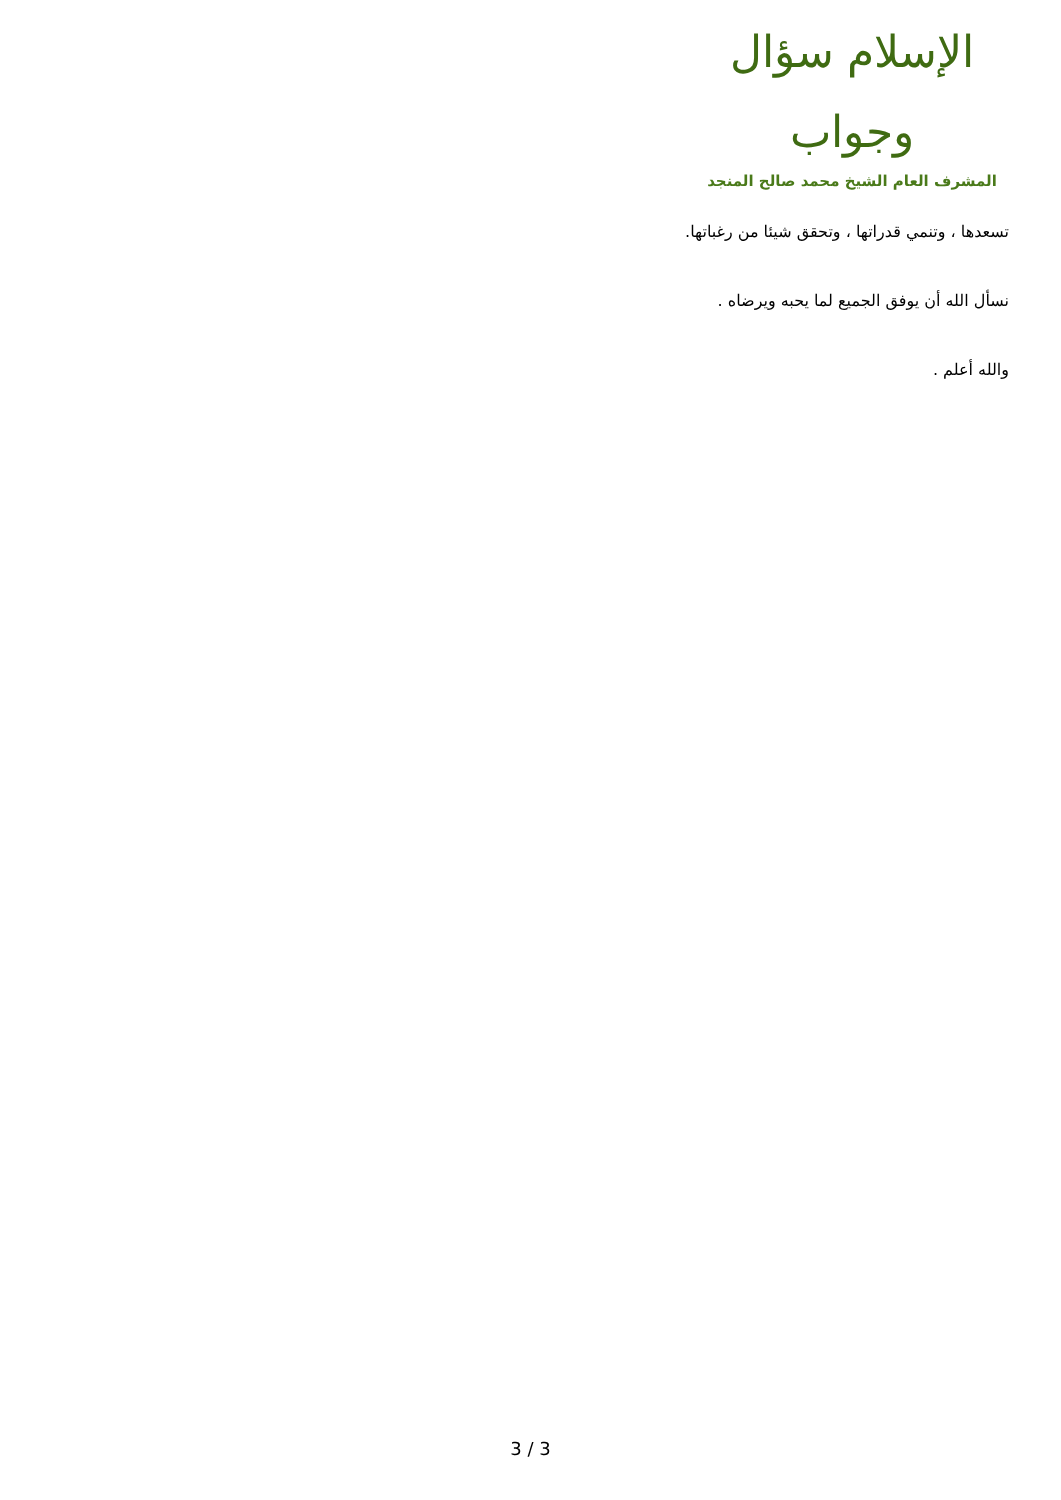الإسلام سؤال وجواب
المشرف العام الشيخ محمد صالح المنجد
تسعدها ، وتنمي قدراتها ، وتحقق شيئا من رغباتها.
نسأل الله أن يوفق الجميع لما يحبه ويرضاه .
والله أعلم .
3 / 3